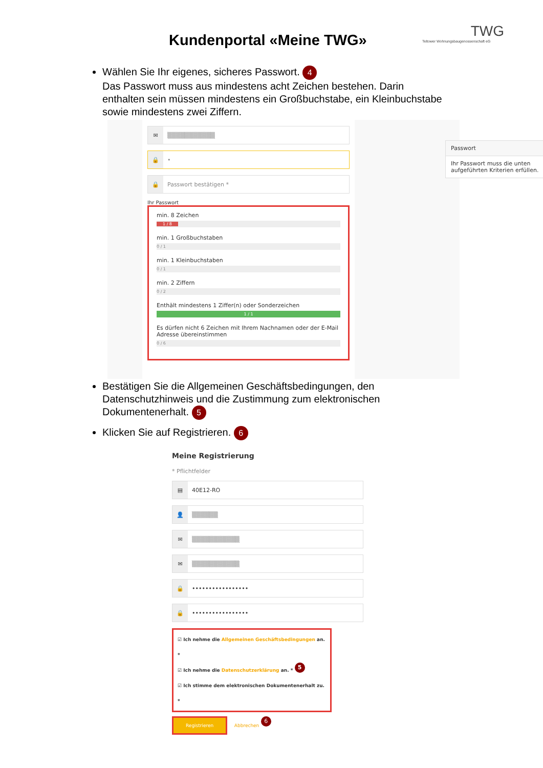Kundenportal «Meine TWG»
TWG
Teltower Wohnungsbaugenossenschaft eG
Wählen Sie Ihr eigenes, sicheres Passwort. 4
Das Passwort muss aus mindestens acht Zeichen bestehen. Darin enthalten sein müssen mindestens ein Großbuchstabe, ein Kleinbuchstabe sowie mindestens zwei Ziffern.
✉
▒▒▒▒▒▒▒▒▒▒▒
🔒
•
🔒
Passwort bestätigen *
Ihr Passwort
min. 8 Zeichen
1 / 8
min. 1 Großbuchstaben
0 / 1
min. 1 Kleinbuchstaben
0 / 1
min. 2 Ziffern
0 / 2
Enthält mindestens 1 Ziffer(n) oder Sonderzeichen
1 / 1
Es dürfen nicht 6 Zeichen mit Ihrem Nachnamen oder der E-Mail Adresse übereinstimmen
0 / 6
Passwort
Ihr Passwort muss die unten aufgeführten Kriterien erfüllen.
Bestätigen Sie die Allgemeinen Geschäftsbedingungen, den Datenschutzhinweis und die Zustimmung zum elektronischen Dokumentenerhalt. 5
Klicken Sie auf Registrieren. 6
Meine Registrierung
* Pflichtfelder
▤
40E12-RO
👤
▒▒▒▒▒▒
✉
▒▒▒▒▒▒▒▒▒▒▒
✉
▒▒▒▒▒▒▒▒▒▒▒
🔒
•••••••••••••••••
🔒
•••••••••••••••••
☑ Ich nehme die Allgemeinen Geschäftsbedingungen an. *
☑ Ich nehme die Datenschutzerklärung an. * 5
☑ Ich stimme dem elektronischen Dokumentenerhalt zu. *
Registrieren Abbrechen 6